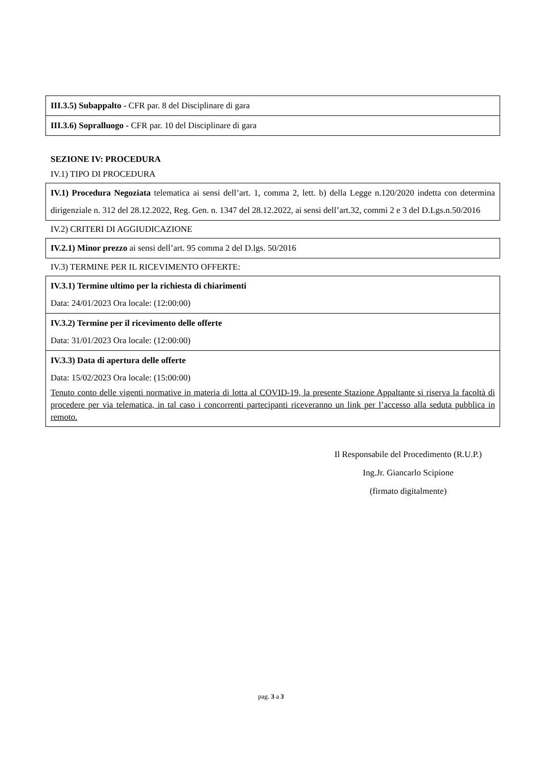III.3.5) Subappalto - CFR par. 8 del Disciplinare di gara
III.3.6) Sopralluogo - CFR par. 10 del Disciplinare di gara
SEZIONE IV: PROCEDURA
IV.1) TIPO DI PROCEDURA
IV.1) Procedura Negoziata telematica ai sensi dell’art. 1, comma 2, lett. b) della Legge n.120/2020 indetta con determina dirigenziale n. 312 del 28.12.2022, Reg. Gen. n. 1347 del 28.12.2022, ai sensi dell’art.32, commi 2 e 3 del D.Lgs.n.50/2016
IV.2) CRITERI DI AGGIUDICAZIONE
IV.2.1) Minor prezzo ai sensi dell’art. 95 comma 2 del D.lgs. 50/2016
IV.3) TERMINE PER IL RICEVIMENTO OFFERTE:
IV.3.1) Termine ultimo per la richiesta di chiarimenti
Data: 24/01/2023 Ora locale: (12:00:00)
IV.3.2) Termine per il ricevimento delle offerte
Data: 31/01/2023 Ora locale: (12:00:00)
IV.3.3) Data di apertura delle offerte
Data: 15/02/2023 Ora locale: (15:00:00)
Tenuto conto delle vigenti normative in materia di lotta al COVID-19, la presente Stazione Appaltante si riserva la facoltà di procedere per via telematica, in tal caso i concorrenti partecipanti riceveranno un link per l’accesso alla seduta pubblica in remoto.
Il Responsabile del Procedimento (R.U.P.)
Ing.Jr. Giancarlo Scipione
(firmato digitalmente)
pag. 3 a 3